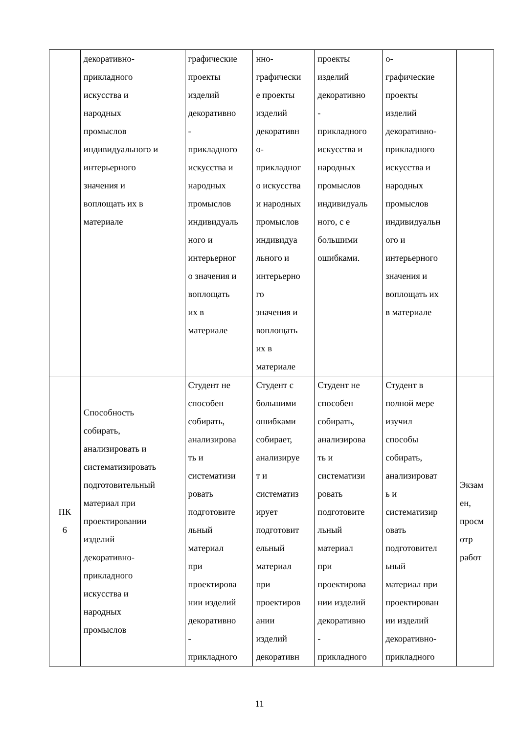| | декоративно- прикладного искусства и народных промыслов индивидуального и интерьерного значения и воплощать их в материале | графические проекты изделий декоративно - прикладного искусства и народных промыслов индивидуаль ного и интерьерног о значения и воплощать их в материале | нно- графически е проекты изделий декоративн о- прикладног о искусства и народных промыслов индивидуа льного и интерьерно го значения и воплощать их в материале | проекты изделий декоративно - прикладного искусства и народных промыслов индивидуаль ного, с е большими ошибками. | о- графические проекты изделий декоративно- прикладного искусства и народных промыслов индивидуальн ого и интерьерного значения и воплощать их в материале | |
| ПК 6 | Способность собирать, анализировать и систематизировать подготовительный материал при проектировании изделий декоративно- прикладного искусства и народных промыслов | Студент не способен собирать, анализирова ть и систематизи ровать подготовите льный материал при проектирова нии изделий декоративно - прикладного | Студент с большими ошибками собирает, анализируе т и систематиз ирует подготовит ельный материал при проектиров ании изделий декоративн | Студент не способен собирать, анализирова ть и систематизи ровать подготовите льный материал при проектирова нии изделий декоративно - прикладного | Студент в полной мере изучил способы собирать, анализироват ь и систематизир овать подготовител ьный материал при проектирован ии изделий декоративно- прикладного | Экзам ен, просм отр работ |
11